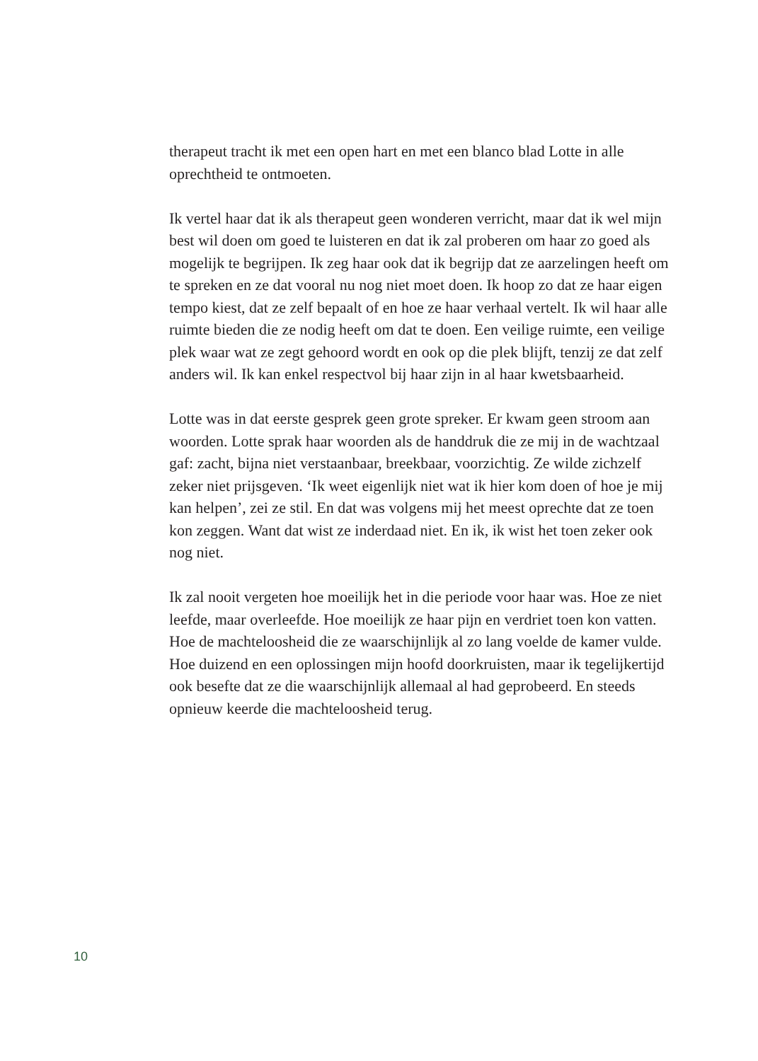therapeut tracht ik met een open hart en met een blanco blad Lotte in alle oprechtheid te ontmoeten.
Ik vertel haar dat ik als therapeut geen wonderen verricht, maar dat ik wel mijn best wil doen om goed te luisteren en dat ik zal proberen om haar zo goed als mogelijk te begrijpen. Ik zeg haar ook dat ik begrijp dat ze aarzelingen heeft om te spreken en ze dat vooral nu nog niet moet doen. Ik hoop zo dat ze haar eigen tempo kiest, dat ze zelf bepaalt of en hoe ze haar verhaal vertelt. Ik wil haar alle ruimte bieden die ze nodig heeft om dat te doen. Een veilige ruimte, een veilige plek waar wat ze zegt gehoord wordt en ook op die plek blijft, tenzij ze dat zelf anders wil. Ik kan enkel respectvol bij haar zijn in al haar kwetsbaarheid.
Lotte was in dat eerste gesprek geen grote spreker. Er kwam geen stroom aan woorden. Lotte sprak haar woorden als de handdruk die ze mij in de wachtzaal gaf: zacht, bijna niet verstaanbaar, breekbaar, voorzichtig. Ze wilde zichzelf zeker niet prijsgeven. ‘Ik weet eigenlijk niet wat ik hier kom doen of hoe je mij kan helpen’, zei ze stil. En dat was volgens mij het meest oprechte dat ze toen kon zeggen. Want dat wist ze inderdaad niet. En ik, ik wist het toen zeker ook nog niet.
Ik zal nooit vergeten hoe moeilijk het in die periode voor haar was. Hoe ze niet leefde, maar overleefde. Hoe moeilijk ze haar pijn en verdriet toen kon vatten. Hoe de machteloosheid die ze waarschijnlijk al zo lang voelde de kamer vulde. Hoe duizend en een oplossingen mijn hoofd doorkruisten, maar ik tegelijkertijd ook besefte dat ze die waarschijnlijk allemaal al had geprobeerd. En steeds opnieuw keerde die machteloosheid terug.
10